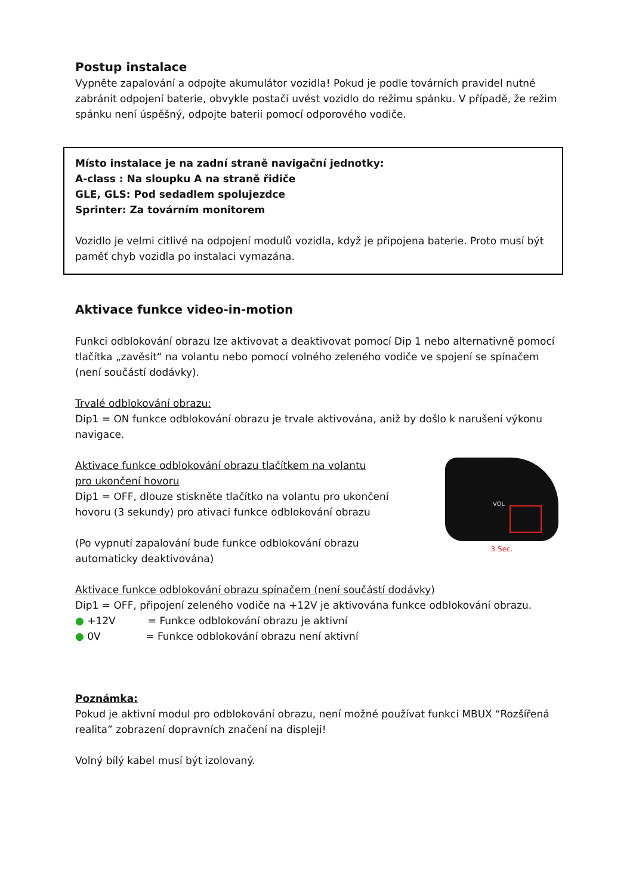Postup instalace
Vypněte zapalování a odpojte akumulátor vozidla! Pokud je podle továrních pravidel nutné zabránit odpojení baterie, obvykle postačí uvést vozidlo do režimu spánku. V případě, že režim spánku není úspěšný, odpojte baterii pomocí odporového vodiče.
Místo instalace je na zadní straně navigační jednotky:
A-class : Na sloupku A na straně řidiče
GLE, GLS: Pod sedadlem spolujezdce
Sprinter: Za továrním monitorem
Vozidlo je velmi citlivé na odpojení modulů vozidla, když je připojena baterie. Proto musí být paměť chyb vozidla po instalaci vymazána.
Aktivace funkce video-in-motion
Funkci odblokování obrazu lze aktivovat a deaktivovat pomocí Dip 1 nebo alternativně pomocí tlačítka „zavěsit“ na volantu nebo pomocí volného zeleného vodiče ve spojení se spínačem (není součástí dodávky).
Trvalé odblokování obrazu:
Dip1 = ON funkce odblokování obrazu je trvale aktivována, aniž by došlo k narušení výkonu navigace.
Aktivace funkce odblokování obrazu tlačítkem na volantu
pro ukončení hovoru
Dip1 = OFF, dlouze stiskněte tlačítko na volantu pro ukončení
hovoru (3 sekundy) pro ativaci funkce odblokování obrazu
(Po vypnutí zapalování bude funkce odblokování obrazu
automaticky deaktivována)
VOL
3 Sec.
Aktivace funkce odblokování obrazu spínačem (není součástí dodávky)
Dip1 = OFF, připojení zeleného vodiče na +12V je aktivována funkce odblokování obrazu.
● +12V = Funkce odblokování obrazu je aktivní
● 0V = Funkce odblokování obrazu není aktivní
Poznámka:
Pokud je aktivní modul pro odblokování obrazu, není možné používat funkci MBUX “Rozšířená realita” zobrazení dopravních značení na displeji!
Volný bílý kabel musí být izolovaný.